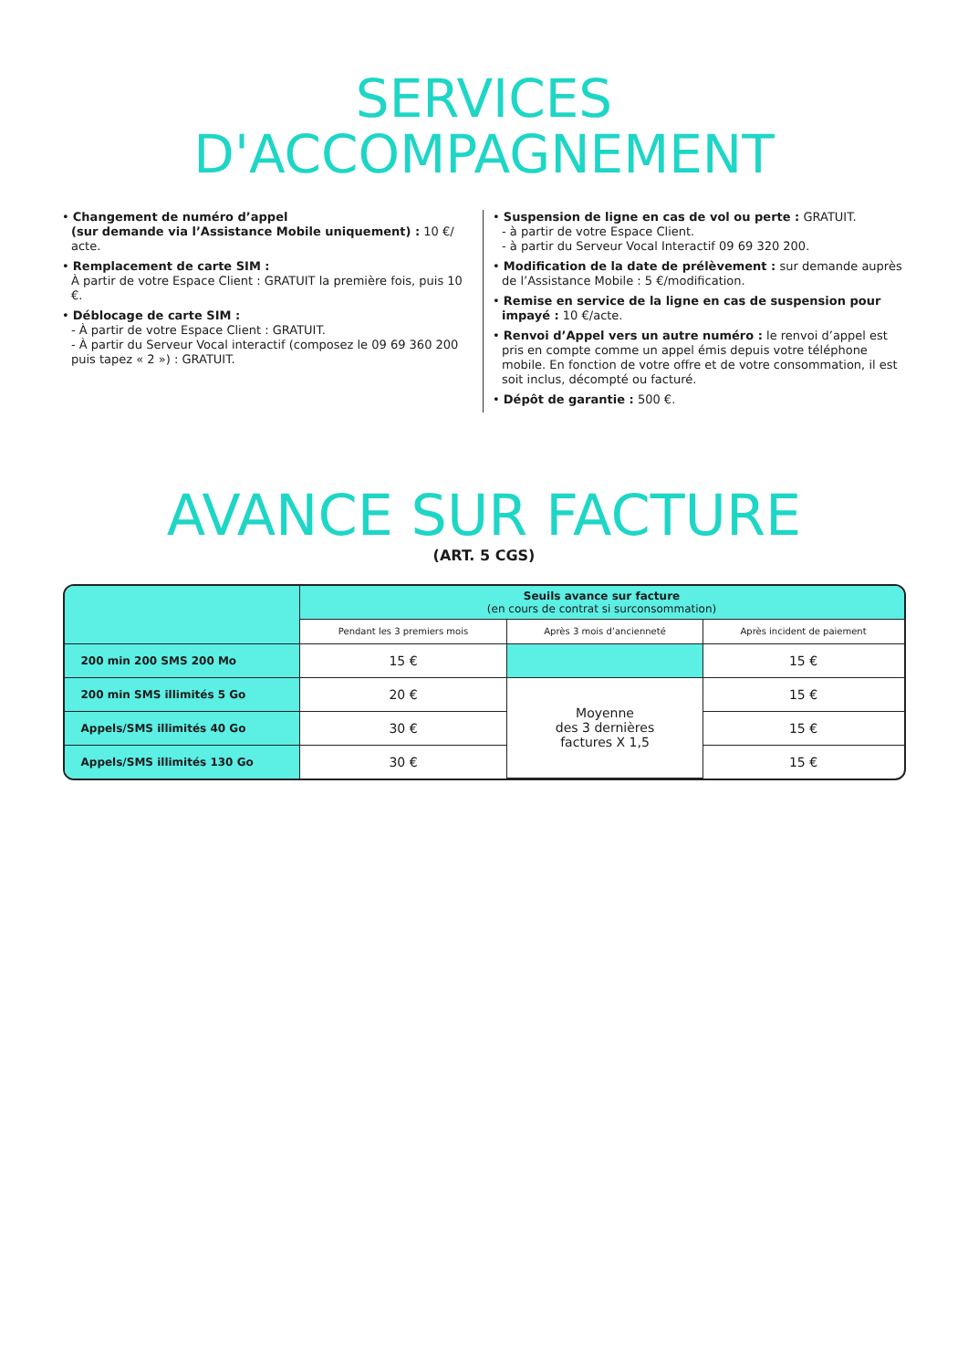SERVICES
D'ACCOMPAGNEMENT
• Changement de numéro d’appel
(sur demande via l’Assistance Mobile uniquement) : 10 €/ acte.
• Remplacement de carte SIM :
À partir de votre Espace Client : GRATUIT la première fois, puis 10 €.
• Déblocage de carte SIM :
- À partir de votre Espace Client : GRATUIT.
- À partir du Serveur Vocal interactif (composez le 09 69 360 200 puis tapez « 2 ») : GRATUIT.
• Suspension de ligne en cas de vol ou perte : GRATUIT.
- à partir de votre Espace Client.
- à partir du Serveur Vocal Interactif 09 69 320 200.
• Modification de la date de prélèvement : sur demande auprès de l’Assistance Mobile : 5 €/modification.
• Remise en service de la ligne en cas de suspension pour impayé : 10 €/acte.
• Renvoi d’Appel vers un autre numéro : le renvoi d’appel est pris en compte comme un appel émis depuis votre téléphone mobile. En fonction de votre offre et de votre consommation, il est soit inclus, décompté ou facturé.
• Dépôt de garantie : 500 €.
AVANCE SUR FACTURE
(ART. 5 CGS)
| | Seuils avance sur facture (en cours de contrat si surconsommation) | | |
| --- | --- | --- | --- |
| | Pendant les 3 premiers mois | Après 3 mois d’ancienneté | Après incident de paiement |
| 200 min 200 SMS 200 Mo | 15 € | | 15 € |
| 200 min SMS illimités 5 Go | 20 € | Moyenne des 3 dernières factures X 1,5 | 15 € |
| Appels/SMS illimités 40 Go | 30 € | | 15 € |
| Appels/SMS illimités 130 Go | 30 € | | 15 € |